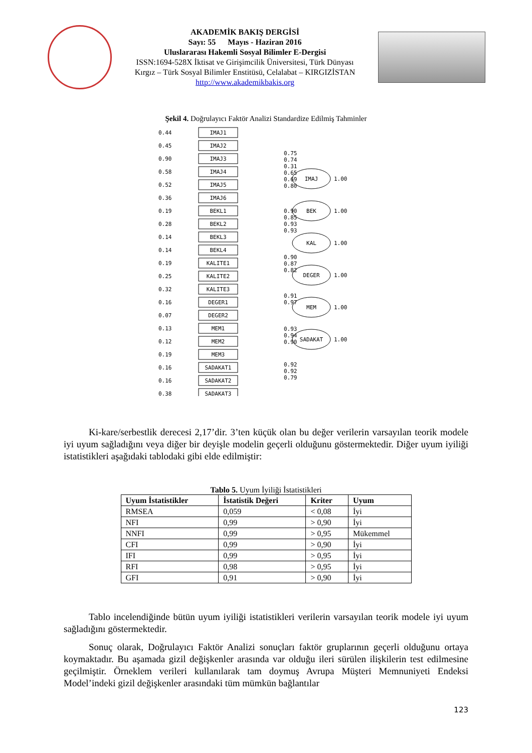AKADEMİK BAKIŞ DERGİSİ
Sayı: 55 Mayıs - Haziran 2016
Uluslararası Hakemli Sosyal Bilimler E-Dergisi
ISSN:1694-528X İktisat ve Girişimcilik Üniversitesi, Türk Dünyası
Kırgız – Türk Sosyal Bilimler Enstitüsü, Celalabat – KIRGIZİSTAN
http://www.akademikbakis.org
Şekil 4. Doğrulayıcı Faktör Analizi Standardize Edilmiş Tahminler
IMAJ1
IMAJ2
IMAJ3
IMAJ4
IMAJ5
IMAJ6
BEKL1
BEKL2
BEKL3
BEKL4
KALITE1
KALITE2
KALITE3
DEGER1
DEGER2
MEM1
MEM2
MEM3
SADAKAT1
SADAKAT2
SADAKAT3
IMAJ
BEK
KAL
DEGER
MEM
SADAKAT
0.44
0.45
0.90
0.58
0.52
0.36
0.19
0.28
0.14
0.14
0.19
0.25
0.32
0.16
0.07
0.13
0.12
0.19
0.16
0.16
0.38
0.75
0.74
0.31
0.65
0.69
0.80
0.90
0.85
0.93
0.93
0.90
0.87
0.82
0.91
0.97
0.93
0.94
0.90
0.92
0.92
0.79
1.00
1.00
1.00
1.00
1.00
1.00
Ki-kare/serbestlik derecesi 2,17’dir. 3’ten küçük olan bu değer verilerin varsayılan teorik modele iyi uyum sağladığını veya diğer bir deyişle modelin geçerli olduğunu göstermektedir. Diğer uyum iyiliği istatistikleri aşağıdaki tablodaki gibi elde edilmiştir:
Tablo 5. Uyum İyiliği İstatistikleri
| Uyum İstatistikler | İstatistik Değeri | Kriter | Uyum |
| --- | --- | --- | --- |
| RMSEA | 0,059 | < 0,08 | İyi |
| NFI | 0,99 | > 0,90 | İyi |
| NNFI | 0,99 | > 0,95 | Mükemmel |
| CFI | 0,99 | > 0,90 | İyi |
| IFI | 0,99 | > 0,95 | İyi |
| RFI | 0,98 | > 0,95 | İyi |
| GFI | 0,91 | > 0,90 | İyi |
Tablo incelendiğinde bütün uyum iyiliği istatistikleri verilerin varsayılan teorik modele iyi uyum sağladığını göstermektedir.
Sonuç olarak, Doğrulayıcı Faktör Analizi sonuçları faktör gruplarının geçerli olduğunu ortaya koymaktadır. Bu aşamada gizil değişkenler arasında var olduğu ileri sürülen ilişkilerin test edilmesine geçilmiştir. Örneklem verileri kullanılarak tam doymuş Avrupa Müşteri Memnuniyeti Endeksi Model’indeki gizil değişkenler arasındaki tüm mümkün bağlantılar
123